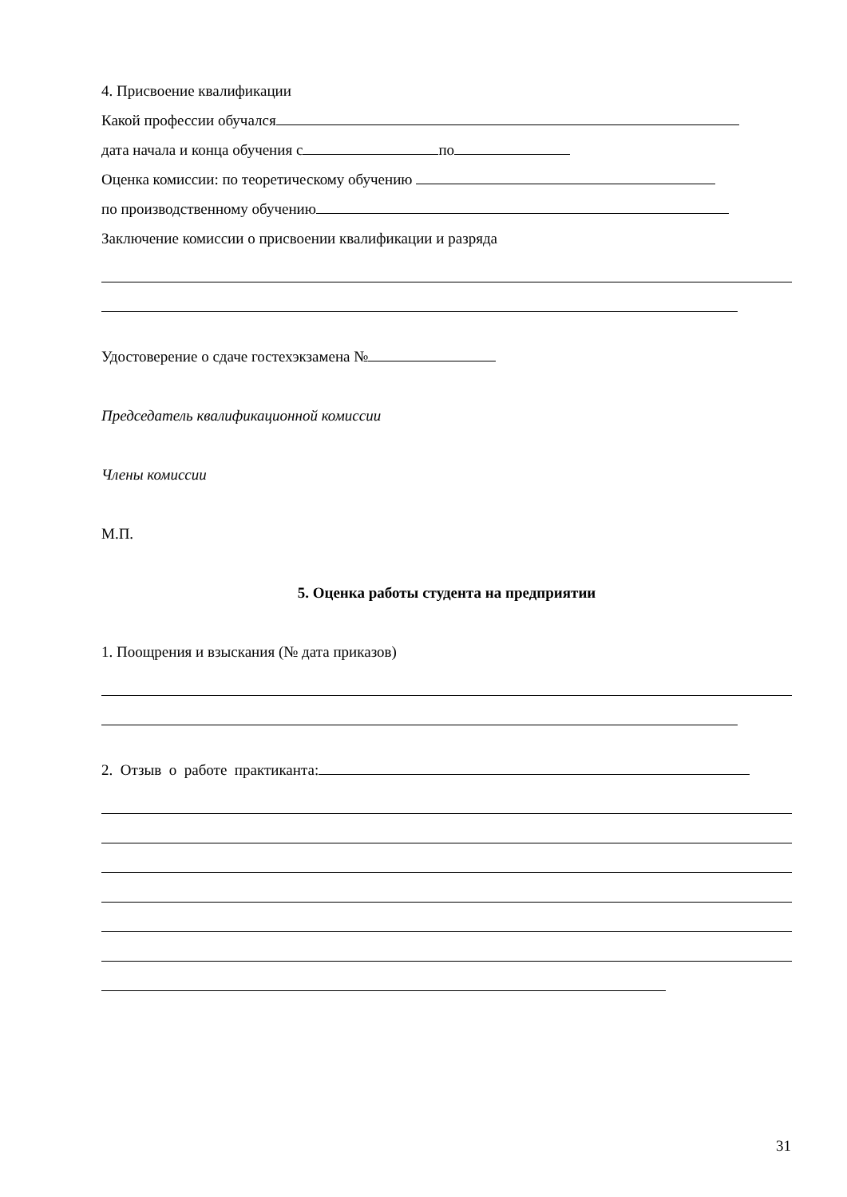4. Присвоение квалификации
Какой профессии обучался
дата начала и конца обучения с по
Оценка комиссии: по теоретическому обучению
по производственному обучению
Заключение комиссии о присвоении квалификации и разряда
Удостоверение о сдаче гостехэкзамена №
Председатель квалификационной комиссии
Члены комиссии
М.П.
5. Оценка работы студента на предприятии
1. Поощрения и взыскания (№ дата приказов)
2. Отзыв о работе практиканта:
31